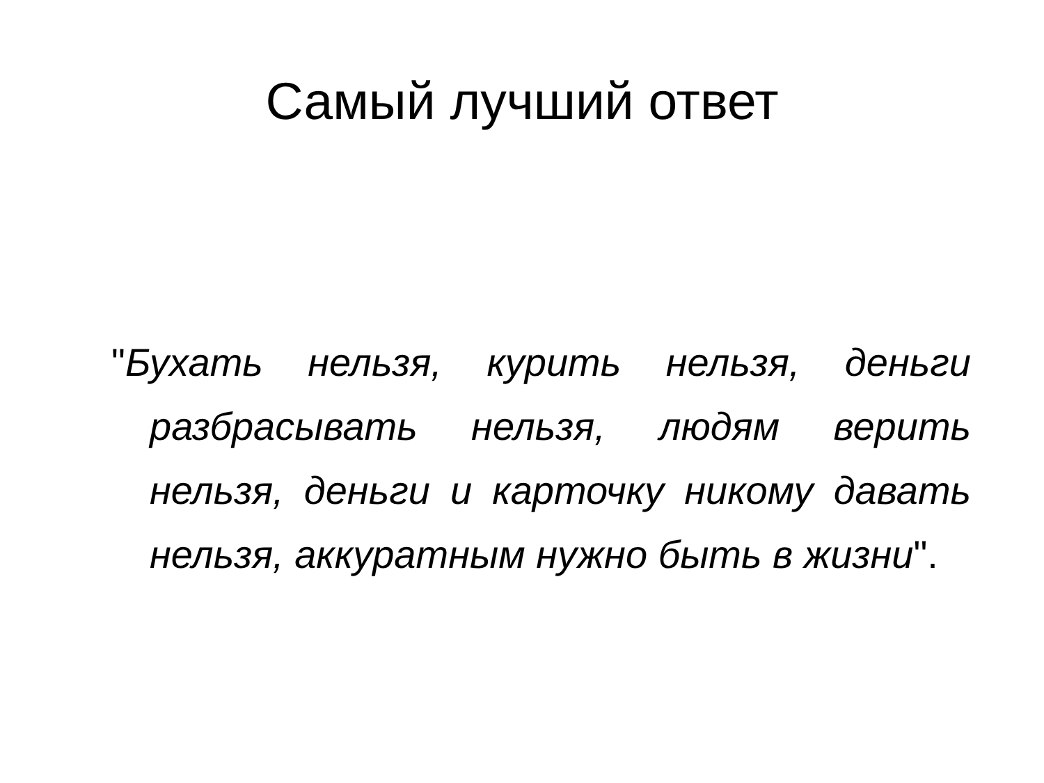Самый лучший ответ
"Бухать нельзя, курить нельзя, деньги разбрасывать нельзя, людям верить нельзя, деньги и карточку никому давать нельзя, аккуратным нужно быть в жизни".